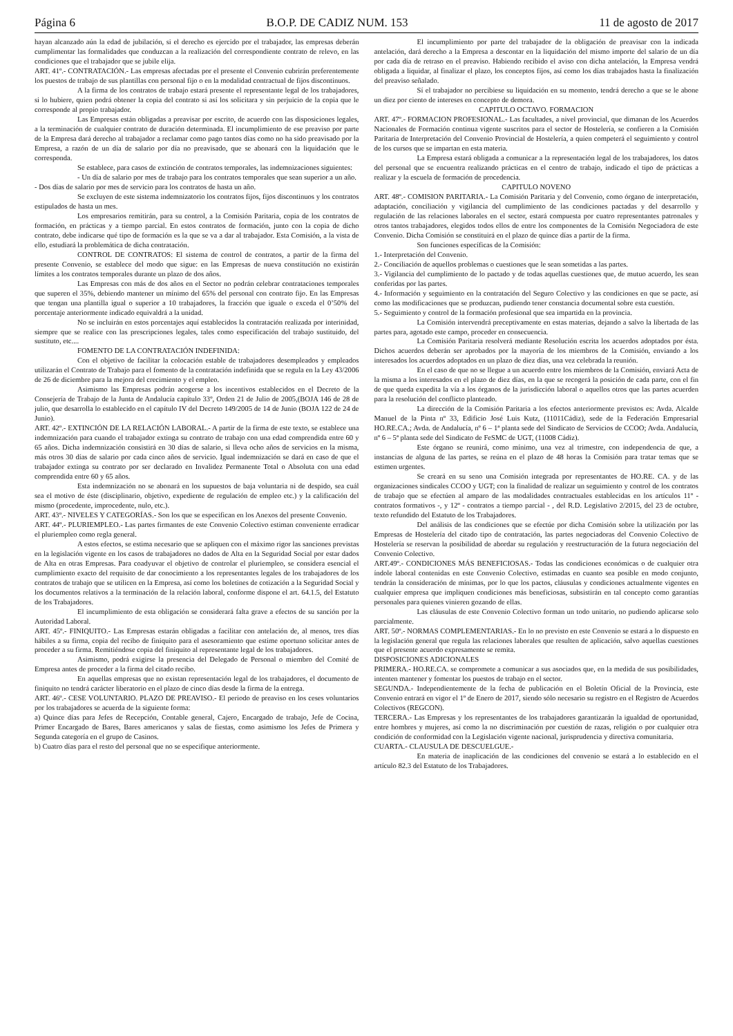Página 6 B.O.P. DE CADIZ NUM. 153 11 de agosto de 2017
hayan alcanzado aún la edad de jubilación, si el derecho es ejercido por el trabajador, las empresas deberán cumplimentar las formalidades que conduzcan a la realización del correspondiente contrato de relevo, en las condiciones que el trabajador que se jubile elija.
ART. 41º.- CONTRATACIÓN.- Las empresas afectadas por el presente el Convenio cubrirán preferentemente los puestos de trabajo de sus plantillas con personal fijo o en la modalidad contractual de fijos discontinuos.
A la firma de los contratos de trabajo estará presente el representante legal de los trabajadores, si lo hubiere, quien podrá obtener la copia del contrato si así los solicitara y sin perjuicio de la copia que le corresponde al propio trabajador.
Las Empresas están obligadas a preavisar por escrito, de acuerdo con las disposiciones legales, a la terminación de cualquier contrato de duración determinada. El incumplimiento de ese preaviso por parte de la Empresa dará derecho al trabajador a reclamar como pago tantos días como no ha sido preavisado por la Empresa, a razón de un día de salario por día no preavisado, que se abonará con la liquidación que le corresponda.
Se establece, para casos de extinción de contratos temporales, las indemnizaciones siguientes:
- Un día de salario por mes de trabajo para los contratos temporales que sean superior a un año.
- Dos días de salario por mes de servicio para los contratos de hasta un año.
Se excluyen de este sistema indemnizatorio los contratos fijos, fijos discontinuos y los contratos estipulados de hasta un mes.
Los empresarios remitirán, para su control, a la Comisión Paritaria, copia de los contratos de formación, en prácticas y a tiempo parcial. En estos contratos de formación, junto con la copia de dicho contrato, debe indicarse qué tipo de formación es la que se va a dar al trabajador. Esta Comisión, a la vista de ello, estudiará la problemática de dicha contratación.
CONTROL DE CONTRATOS: El sistema de control de contratos, a partir de la firma del presente Convenio, se establece del modo que sigue: en las Empresas de nueva constitución no existirán límites a los contratos temporales durante un plazo de dos años.
Las Empresas con más de dos años en el Sector no podrán celebrar contrataciones temporales que superen el 35%, debiendo mantener un mínimo del 65% del personal con contrato fijo. En las Empresas que tengan una plantilla igual o superior a 10 trabajadores, la fracción que iguale o exceda el 0’50% del porcentaje anteriormente indicado equivaldrá a la unidad.
No se incluirán en estos porcentajes aquí establecidos la contratación realizada por interinidad, siempre que se realice con las prescripciones legales, tales como especificación del trabajo sustituido, del sustituto, etc....
FOMENTO DE LA CONTRATACIÓN INDEFINIDA:
Con el objetivo de facilitar la colocación estable de trabajadores desempleados y empleados utilizarán el Contrato de Trabajo para el fomento de la contratación indefinida que se regula en la Ley 43/2006 de 26 de diciembre para la mejora del crecimiento y el empleo.
Asimismo las Empresas podrán acogerse a los incentivos establecidos en el Decreto de la Consejería de Trabajo de la Junta de Andalucía capítulo 33º, Orden 21 de Julio de 2005,(BOJA 146 de 28 de julio, que desarrolla lo establecido en el capítulo IV del Decreto 149/2005 de 14 de Junio (BOJA 122 de 24 de Junio).
ART. 42º.- EXTINCIÓN DE LA RELACIÓN LABORAL.- A partir de la firma de este texto, se establece una indemnización para cuando el trabajador extinga su contrato de trabajo con una edad comprendida entre 60 y 65 años. Dicha indemnización consistirá en 30 días de salario, si lleva ocho años de servicios en la misma, más otros 30 días de salario por cada cinco años de servicio. Igual indemnización se dará en caso de que el trabajador extinga su contrato por ser declarado en Invalidez Permanente Total o Absoluta con una edad comprendida entre 60 y 65 años.
Esta indemnización no se abonará en los supuestos de baja voluntaria ni de despido, sea cuál sea el motivo de éste (disciplinario, objetivo, expediente de regulación de empleo etc.) y la calificación del mismo (procedente, improcedente, nulo, etc.).
ART. 43º.- NIVELES Y CATEGORÍAS.- Son los que se especifican en los Anexos del presente Convenio.
ART. 44º.- PLURIEMPLEO.- Las partes firmantes de este Convenio Colectivo estiman conveniente erradicar el pluriempleo como regla general.
A estos efectos, se estima necesario que se apliquen con el máximo rigor las sanciones previstas en la legislación vigente en los casos de trabajadores no dados de Alta en la Seguridad Social por estar dados de Alta en otras Empresas. Para coadyuvar el objetivo de controlar el pluriempleo, se considera esencial el cumplimiento exacto del requisito de dar conocimiento a los representantes legales de los trabajadores de los contratos de trabajo que se utilicen en la Empresa, así como los boletines de cotización a la Seguridad Social y los documentos relativos a la terminación de la relación laboral, conforme dispone el art. 64.1.5, del Estatuto de los Trabajadores.
El incumplimiento de esta obligación se considerará falta grave a efectos de su sanción por la Autoridad Laboral.
ART. 45º.- FINIQUITO.- Las Empresas estarán obligadas a facilitar con antelación de, al menos, tres días hábiles a su firma, copia del recibo de finiquito para el asesoramiento que estime oportuno solicitar antes de proceder a su firma. Remitiéndose copia del finiquito al representante legal de los trabajadores.
Asimismo, podrá exigirse la presencia del Delegado de Personal o miembro del Comité de Empresa antes de proceder a la firma del citado recibo.
En aquellas empresas que no existan representación legal de los trabajadores, el documento de finiquito no tendrá carácter liberatorio en el plazo de cinco días desde la firma de la entrega.
ART. 46º.- CESE VOLUNTARIO. PLAZO DE PREAVISO.- El periodo de preaviso en los ceses voluntarios por los trabajadores se acuerda de la siguiente forma:
a) Quince días para Jefes de Recepción, Contable general, Cajero, Encargado de trabajo, Jefe de Cocina, Primer Encargado de Bares, Bares americanos y salas de fiestas, como asimismo los Jefes de Primera y Segunda categoría en el grupo de Casinos.
b) Cuatro días para el resto del personal que no se especifique anteriormente.
El incumplimiento por parte del trabajador de la obligación de preavisar con la indicada antelación, dará derecho a la Empresa a descontar en la liquidación del mismo importe del salario de un día por cada día de retraso en el preaviso. Habiendo recibido el aviso con dicha antelación, la Empresa vendrá obligada a liquidar, al finalizar el plazo, los conceptos fijos, así como los días trabajados hasta la finalización del preaviso señalado.
Sí el trabajador no percibiese su liquidación en su momento, tendrá derecho a que se le abone un diez por ciento de intereses en concepto de demora.
CAPITULO OCTAVO. FORMACION
ART. 47º.- FORMACION PROFESIONAL.- Las facultades, a nivel provincial, que dimanan de los Acuerdos Nacionales de Formación continua vigente suscritos para el sector de Hostelería, se confieren a la Comisión Paritaria de Interpretación del Convenio Provincial de Hostelería, a quien competerá el seguimiento y control de los cursos que se impartan en esta materia.
La Empresa estará obligada a comunicar a la representación legal de los trabajadores, los datos del personal que se encuentra realizando prácticas en el centro de trabajo, indicado el tipo de prácticas a realizar y la escuela de formación de procedencia.
CAPITULO NOVENO
ART. 48º.- COMISION PARITARIA.- La Comisión Paritaria y del Convenio, como órgano de interpretación, adaptación, conciliación y vigilancia del cumplimiento de las condiciones pactadas y del desarrollo y regulación de las relaciones laborales en el sector, estará compuesta por cuatro representantes patronales y otros tantos trabajadores, elegidos todos ellos de entre los componentes de la Comisión Negociadora de este Convenio. Dicha Comisión se constituirá en el plazo de quince días a partir de la firma.
Son funciones específicas de la Comisión:
1.- Interpretación del Convenio.
2.- Conciliación de aquellos problemas o cuestiones que le sean sometidas a las partes.
3.- Vigilancia del cumplimiento de lo pactado y de todas aquellas cuestiones que, de mutuo acuerdo, les sean conferidas por las partes.
4.- Información y seguimiento en la contratación del Seguro Colectivo y las condiciones en que se pacte, así como las modificaciones que se produzcan, pudiendo tener constancia documental sobre esta cuestión.
5.- Seguimiento y control de la formación profesional que sea impartida en la provincia.
La Comisión intervendrá preceptivamente en estas materias, dejando a salvo la libertada de las partes para, agotado este campo, proceder en consecuencia.
La Comisión Paritaria resolverá mediante Resolución escrita los acuerdos adoptados por ésta. Dichos acuerdos deberán ser aprobados por la mayoría de los miembros de la Comisión, enviando a los interesados los acuerdos adoptados en un plazo de diez días, una vez celebrada la reunión.
En el caso de que no se llegue a un acuerdo entre los miembros de la Comisión, enviará Acta de la misma a los interesados en el plazo de diez días, en la que se recogerá la posición de cada parte, con el fin de que queda expedita la vía a los órganos de la jurisdicción laboral o aquellos otros que las partes acuerden para la resolución del conflicto planteado.
La dirección de la Comisión Paritaria a los efectos anteriormente previstos es: Avda. Alcalde Manuel de la Pinta nº 33, Edificio José Luis Kutz, (11011Cádiz), sede de la Federación Empresarial HO.RE.CA.; Avda. de Andalucía, nº 6 – 1ª planta sede del Sindicato de Servicios de CCOO; Avda. Andalucía, nº 6 – 5ª planta sede del Sindicato de FeSMC de UGT, (11008 Cádiz).
Este órgano se reunirá, como mínimo, una vez al trimestre, con independencia de que, a instancias de alguna de las partes, se reúna en el plazo de 48 horas la Comisión para tratar temas que se estimen urgentes.
Se creará en su seno una Comisión integrada por representantes de HO.RE. CA. y de las organizaciones sindicales CCOO y UGT; con la finalidad de realizar un seguimiento y control de los contratos de trabajo que se efectúen al amparo de las modalidades contractuales establecidas en los artículos 11º - contratos formativos -, y 12º - contratos a tiempo parcial - , del R.D. Legislativo 2/2015, del 23 de octubre, texto refundido del Estatuto de los Trabajadores.
Del análisis de las condiciones que se efectúe por dicha Comisión sobre la utilización por las Empresas de Hostelería del citado tipo de contratación, las partes negociadoras del Convenio Colectivo de Hostelería se reservan la posibilidad de abordar su regulación y reestructuración de la futura negociación del Convenio Colectivo.
ART.49º.- CONDICIONES MÁS BENEFICIOSAS.- Todas las condiciones económicas o de cualquier otra índole laboral contenidas en este Convenio Colectivo, estimadas en cuanto sea posible en modo conjunto, tendrán la consideración de mínimas, por lo que los pactos, cláusulas y condiciones actualmente vigentes en cualquier empresa que impliquen condiciones más beneficiosas, subsistirán en tal concepto como garantías personales para quienes vinieren gozando de ellas.
Las cláusulas de este Convenio Colectivo forman un todo unitario, no pudiendo aplicarse solo parcialmente.
ART. 50º.- NORMAS COMPLEMENTARIAS.- En lo no previsto en este Convenio se estará a lo dispuesto en la legislación general que regula las relaciones laborales que resulten de aplicación, salvo aquellas cuestiones que el presente acuerdo expresamente se remita.
DISPOSICIONES ADICIONALES
PRIMERA.- HO.RE.CA. se compromete a comunicar a sus asociados que, en la medida de sus posibilidades, intenten mantener y fomentar los puestos de trabajo en el sector.
SEGUNDA.- Independientemente de la fecha de publicación en el Boletín Oficial de la Provincia, este Convenio entrará en vigor el 1º de Enero de 2017, siendo sólo necesario su registro en el Registro de Acuerdos Colectivos (REGCON).
TERCERA.- Las Empresas y los representantes de los trabajadores garantizarán la igualdad de oportunidad, entre hombres y mujeres, así como la no discriminación por cuestión de razas, religión o por cualquier otra condición de conformidad con la Legislación vigente nacional, jurisprudencia y directiva comunitaria.
CUARTA.- CLAUSULA DE DESCUELGUE.-
En materia de inaplicación de las condiciones del convenio se estará a lo establecido en el artículo 82.3 del Estatuto de los Trabajadores.